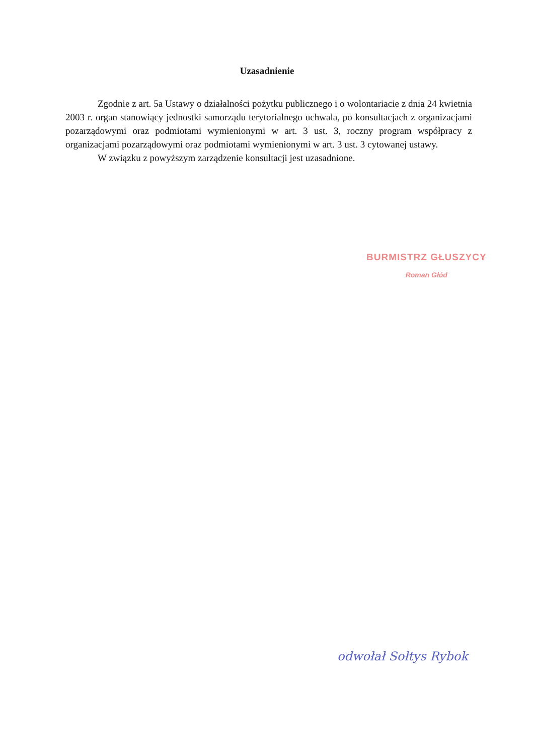Uzasadnienie
Zgodnie z art. 5a Ustawy o działalności pożytku publicznego i o wolontariacie z dnia 24 kwietnia 2003 r. organ stanowiący jednostki samorządu terytorialnego uchwala, po konsultacjach z organizacjami pozarządowymi oraz podmiotami wymienionymi w art. 3 ust. 3, roczny program współpracy z organizacjami pozarządowymi oraz podmiotami wymienionymi w art. 3 ust. 3 cytowanej ustawy.
W związku z powyższym zarządzenie konsultacji jest uzasadnione.
BURMISTRZ GŁUSZYCY
Roman Głód
odwołał Sołtys Rybok